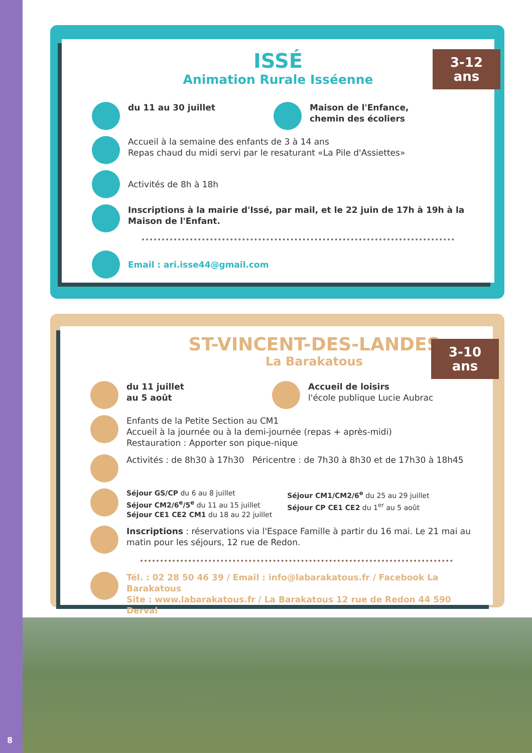3-12
ans
ISSÉ
Animation Rurale Isséenne
du 11 au 30 juillet Maison de l'Enfance,
chemin des écoliers
Accueil à la semaine des enfants de 3 à 14 ans
Repas chaud du midi servi par le resaturant «La Pile d'Assiettes»
Activités de 8h à 18h
Inscriptions à la mairie d'Issé, par mail, et le 22 juin de 17h à 19h à la Maison de l'Enfant.
Email : ari.isse44@gmail.com
3-10
ans
ST-VINCENT-DES-LANDES
La Barakatous
du 11 juillet
au 5 août
Accueil de loisirs
l'école publique Lucie Aubrac
Enfants de la Petite Section au CM1
Accueil à la journée ou à la demi-journée (repas + après-midi)
Restauration : Apporter son pique-nique
Activités : de 8h30 à 17h30 Péricentre : de 7h30 à 8h30 et de 17h30 à 18h45
Séjour GS/CP du 6 au 8 juillet
Séjour CM2/6<sup>e</sup>/5<sup>e</sup> du 11 au 15 juillet
Séjour CE1 CE2 CM1 du 18 au 22 juillet
Séjour CM1/CM2/6<sup>e</sup> du 25 au 29 juillet
Séjour CP CE1 CE2 du 1<sup>er</sup> au 5 août
Inscriptions : réservations via l'Espace Famille à partir du 16 mai. Le 21 mai au matin pour les séjours, 12 rue de Redon.
Tél. : 02 28 50 46 39 / Email : info@labarakatous.fr / Facebook La Barakatous
Site : www.labarakatous.fr / La Barakatous 12 rue de Redon 44 590 Derval
8